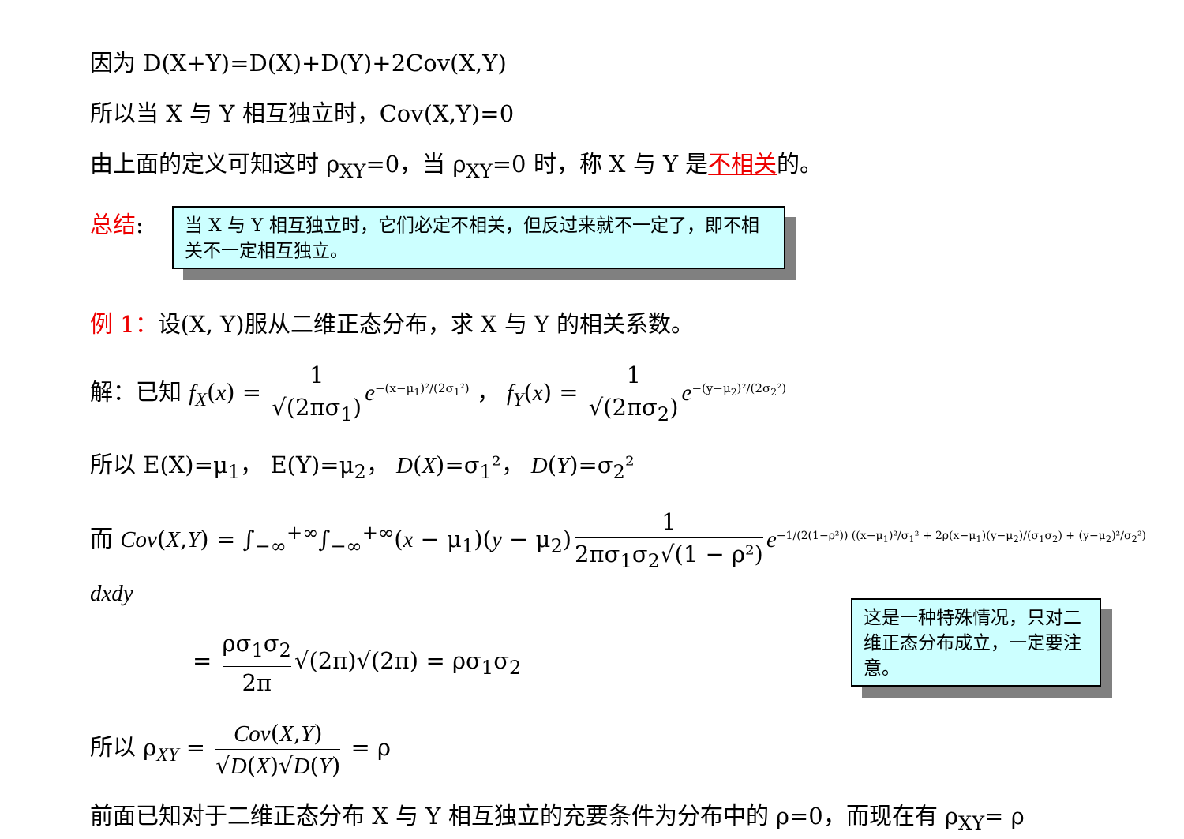因为 D(X+Y)=D(X)+D(Y)+2Cov(X,Y)
所以当 X 与 Y 相互独立时，Cov(X,Y)=0
由上面的定义可知这时 ρ<sub>XY</sub>=0，当 ρ<sub>XY</sub>=0 时，称 X 与 Y 是不相关的。
总结:
当 X 与 Y 相互独立时，它们必定不相关，但反过来就不一定了，即不相关不一定相互独立。
例 1：设(X, Y)服从二维正态分布，求 X 与 Y 的相关系数。
解：已知 f<sub>X</sub>(x) = 1 √(2πσ<sub>1</sub>) e<sup>−(x−μ<sub>1</sub>)²/(2σ<sub>1</sub>²)</sup> ， f<sub>Y</sub>(x) = 1 √(2πσ<sub>2</sub>) e<sup>−(y−μ<sub>2</sub>)²/(2σ<sub>2</sub>²)</sup>
所以 E(X)=μ<sub>1</sub>， E(Y)=μ<sub>2</sub>， D(X)=σ<sub>1</sub>²， D(Y)=σ<sub>2</sub>²
而 Cov(X,Y) = ∫<sub>−∞</sub><sup>+∞</sup>∫<sub>−∞</sub><sup>+∞</sup>(x − μ<sub>1</sub>)(y − μ<sub>2</sub>) 1 2πσ<sub>1</sub>σ<sub>2</sub>√(1 − ρ²) e<sup>−1/(2(1−ρ²)) ((x−μ<sub>1</sub>)²/σ<sub>1</sub>² + 2ρ(x−μ<sub>1</sub>)(y−μ<sub>2</sub>)/(σ<sub>1</sub>σ<sub>2</sub>) + (y−μ<sub>2</sub>)²/σ<sub>2</sub>²)</sup> dxdy
= ρσ<sub>1</sub>σ<sub>2</sub> 2π √(2π)√(2π) = ρσ<sub>1</sub>σ<sub>2</sub>
所以 ρ<sub>XY</sub> = Cov(X,Y) √D(X)√D(Y) = ρ
前面已知对于二维正态分布 X 与 Y 相互独立的充要条件为分布中的 ρ=0，而现在有 ρ<sub>XY</sub>= ρ
这是一种特殊情况，只对二维正态分布成立，一定要注意。